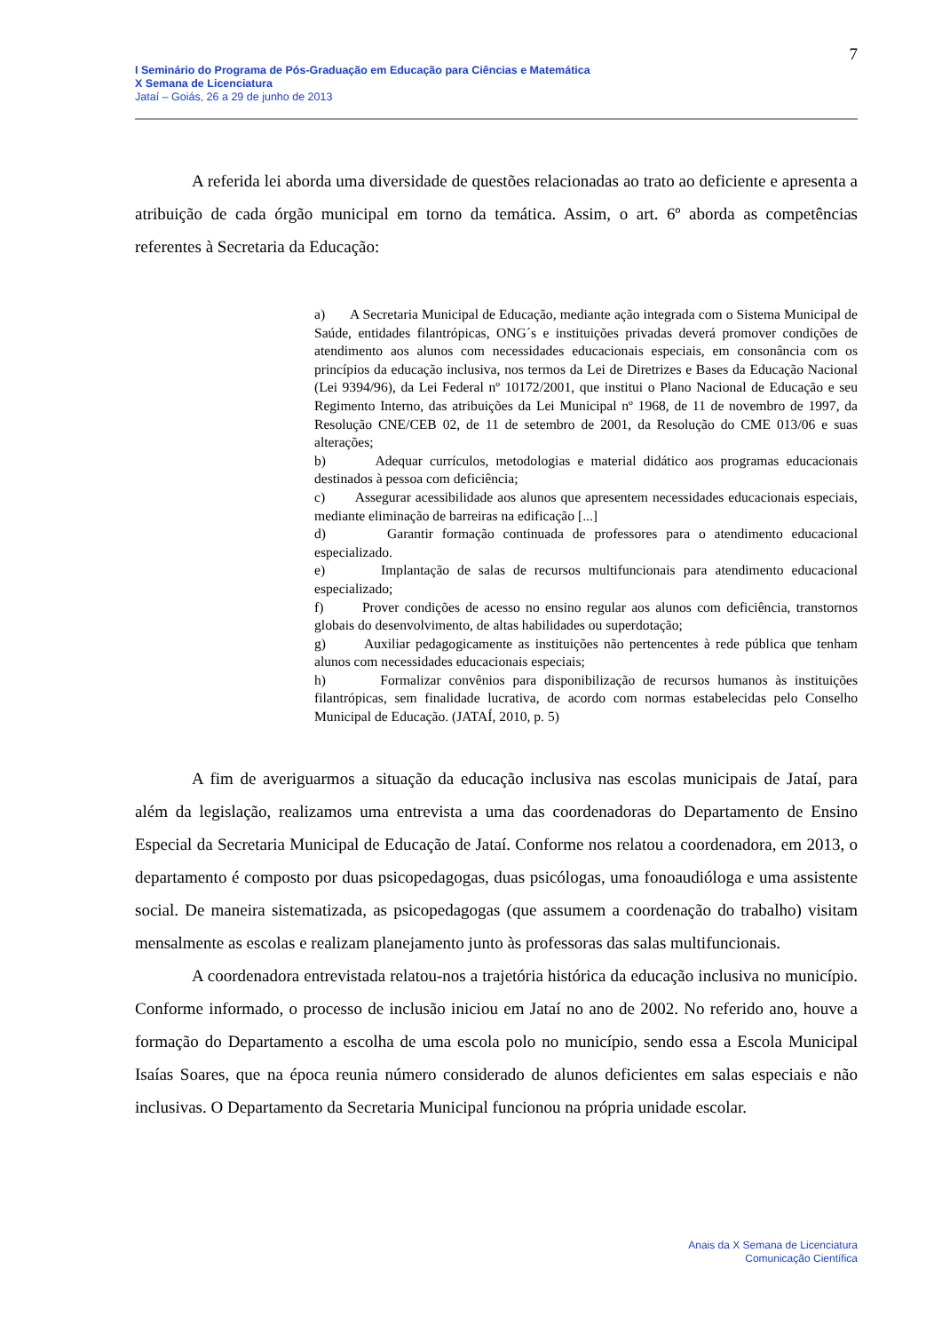7
I Seminário do Programa de Pós-Graduação em Educação para Ciências e Matemática
X Semana de Licenciatura
Jataí – Goiás, 26 a 29 de junho de 2013
A referida lei aborda uma diversidade de questões relacionadas ao trato ao deficiente e apresenta a atribuição de cada órgão municipal em torno da temática. Assim, o art. 6º aborda as competências referentes à Secretaria da Educação:
a) A Secretaria Municipal de Educação, mediante ação integrada com o Sistema Municipal de Saúde, entidades filantrópicas, ONG´s e instituições privadas deverá promover condições de atendimento aos alunos com necessidades educacionais especiais, em consonância com os princípios da educação inclusiva, nos termos da Lei de Diretrizes e Bases da Educação Nacional (Lei 9394/96), da Lei Federal nº 10172/2001, que institui o Plano Nacional de Educação e seu Regimento Interno, das atribuições da Lei Municipal nº 1968, de 11 de novembro de 1997, da Resolução CNE/CEB 02, de 11 de setembro de 2001, da Resolução do CME 013/06 e suas alterações;
b) Adequar currículos, metodologias e material didático aos programas educacionais destinados à pessoa com deficiência;
c) Assegurar acessibilidade aos alunos que apresentem necessidades educacionais especiais, mediante eliminação de barreiras na edificação [...]
d) Garantir formação continuada de professores para o atendimento educacional especializado.
e) Implantação de salas de recursos multifuncionais para atendimento educacional especializado;
f) Prover condições de acesso no ensino regular aos alunos com deficiência, transtornos globais do desenvolvimento, de altas habilidades ou superdotação;
g) Auxiliar pedagogicamente as instituições não pertencentes à rede pública que tenham alunos com necessidades educacionais especiais;
h) Formalizar convênios para disponibilização de recursos humanos às instituições filantrópicas, sem finalidade lucrativa, de acordo com normas estabelecidas pelo Conselho Municipal de Educação. (JATAÍ, 2010, p. 5)
A fim de averiguarmos a situação da educação inclusiva nas escolas municipais de Jataí, para além da legislação, realizamos uma entrevista a uma das coordenadoras do Departamento de Ensino Especial da Secretaria Municipal de Educação de Jataí. Conforme nos relatou a coordenadora, em 2013, o departamento é composto por duas psicopedagogas, duas psicólogas, uma fonoaudióloga e uma assistente social. De maneira sistematizada, as psicopedagogas (que assumem a coordenação do trabalho) visitam mensalmente as escolas e realizam planejamento junto às professoras das salas multifuncionais.
A coordenadora entrevistada relatou-nos a trajetória histórica da educação inclusiva no município. Conforme informado, o processo de inclusão iniciou em Jataí no ano de 2002. No referido ano, houve a formação do Departamento a escolha de uma escola polo no município, sendo essa a Escola Municipal Isaías Soares, que na época reunia número considerado de alunos deficientes em salas especiais e não inclusivas. O Departamento da Secretaria Municipal funcionou na própria unidade escolar.
Anais da X Semana de Licenciatura
Comunicação Científica